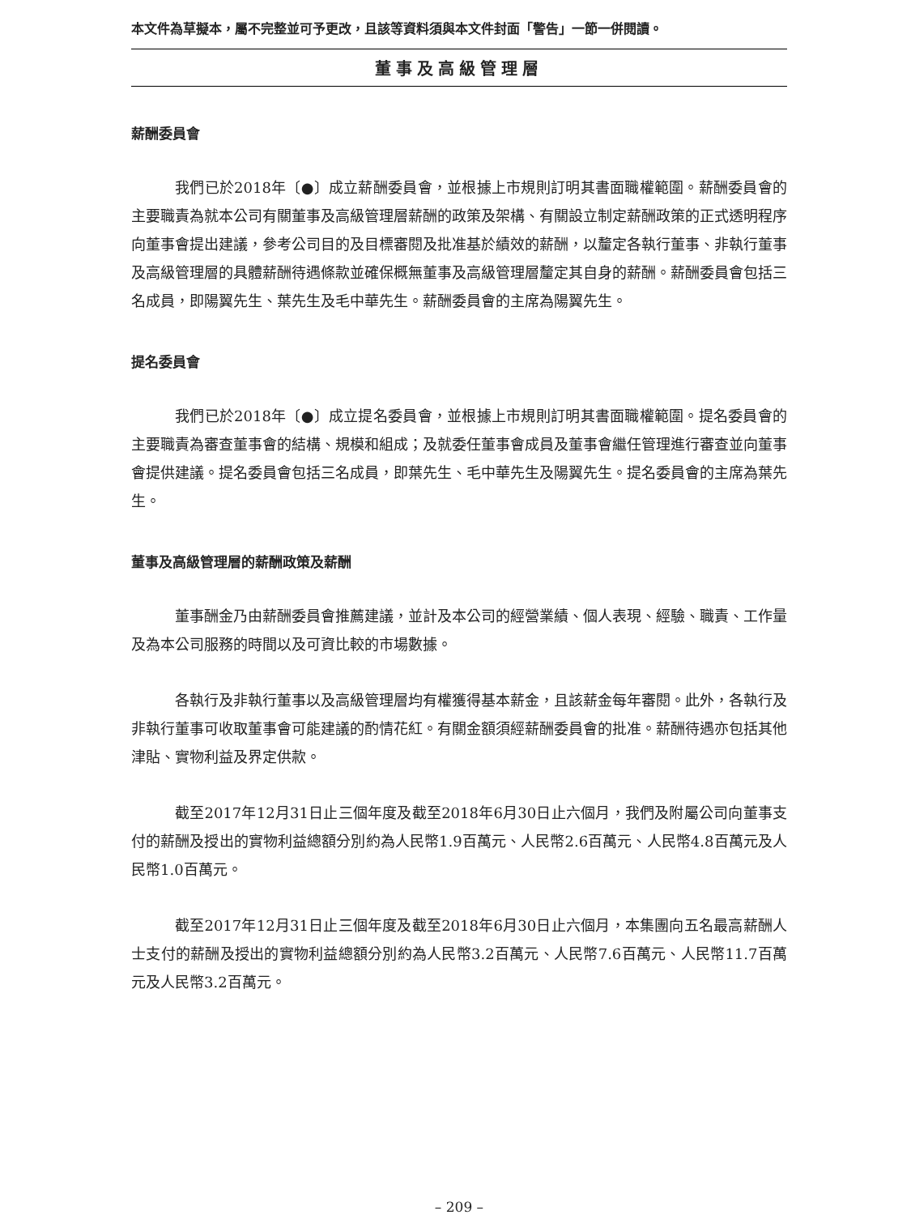本文件為草擬本，屬不完整並可予更改，且該等資料須與本文件封面「警告」一節一併閱讀。
董事及高級管理層
薪酬委員會
我們已於2018年〔●〕成立薪酬委員會，並根據上市規則訂明其書面職權範圍。薪酬委員會的主要職責為就本公司有關董事及高級管理層薪酬的政策及架構、有關設立制定薪酬政策的正式透明程序向董事會提出建議，參考公司目的及目標審閱及批准基於績效的薪酬，以釐定各執行董事、非執行董事及高級管理層的具體薪酬待遇條款並確保概無董事及高級管理層釐定其自身的薪酬。薪酬委員會包括三名成員，即陽翼先生、葉先生及毛中華先生。薪酬委員會的主席為陽翼先生。
提名委員會
我們已於2018年〔●〕成立提名委員會，並根據上市規則訂明其書面職權範圍。提名委員會的主要職責為審查董事會的結構、規模和組成；及就委任董事會成員及董事會繼任管理進行審查並向董事會提供建議。提名委員會包括三名成員，即葉先生、毛中華先生及陽翼先生。提名委員會的主席為葉先生。
董事及高級管理層的薪酬政策及薪酬
董事酬金乃由薪酬委員會推薦建議，並計及本公司的經營業績、個人表現、經驗、職責、工作量及為本公司服務的時間以及可資比較的市場數據。
各執行及非執行董事以及高級管理層均有權獲得基本薪金，且該薪金每年審閱。此外，各執行及非執行董事可收取董事會可能建議的酌情花紅。有關金額須經薪酬委員會的批准。薪酬待遇亦包括其他津貼、實物利益及界定供款。
截至2017年12月31日止三個年度及截至2018年6月30日止六個月，我們及附屬公司向董事支付的薪酬及授出的實物利益總額分別約為人民幣1.9百萬元、人民幣2.6百萬元、人民幣4.8百萬元及人民幣1.0百萬元。
截至2017年12月31日止三個年度及截至2018年6月30日止六個月，本集團向五名最高薪酬人士支付的薪酬及授出的實物利益總額分別約為人民幣3.2百萬元、人民幣7.6百萬元、人民幣11.7百萬元及人民幣3.2百萬元。
– 209 –